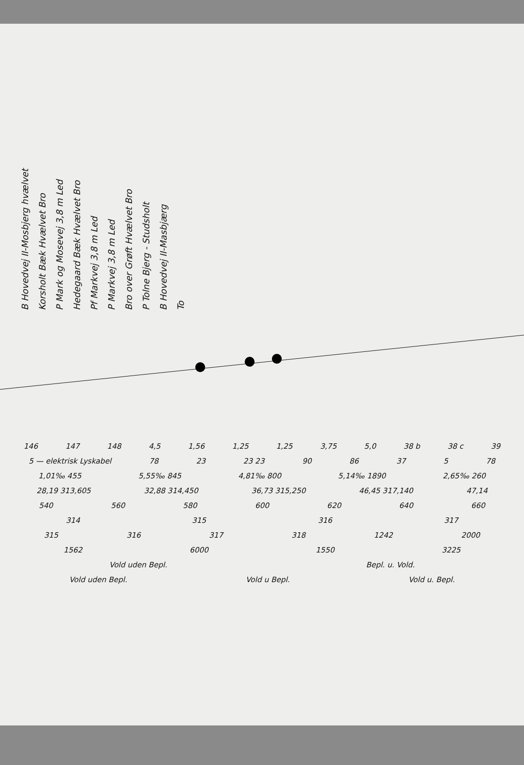B Hovedvej II-Mosbjerg hvælvet
Korsholt Bæk Hvælvet Bro
P Mark og Mosevej 3,8 m Led
Hedegaard Bæk Hvælvet Bro
Pf Markvej 3,8 m Led
P Markvej 3,8 m Led
Bro over Grøft Hvælvet Bro
P Tolne Bjerg - Studsholt
B Hovedvej II-Masbjærg
To
146 147 148 4,5 1,56 1,25 1,25 3,75 5,0 38 b 38 c 39
5 — elektrisk Lyskabel 78 23 23 23 90 86 37 5 78
1,01‰ 455 5,55‰ 845 4,81‰ 800 5,14‰ 1890 2,65‰ 260
28,19 313,605 32,88 314,450 36,73 315,250 46,45 317,140 47,14
540 560 580 600 620 640 660
314 315 316 317
315 316 317 318 1242 2000
1562 6000 1550 3225
Vold uden Bepl. Bepl. u. Vold.
Vold uden Bepl. Vold u Bepl. Vold u. Bepl.